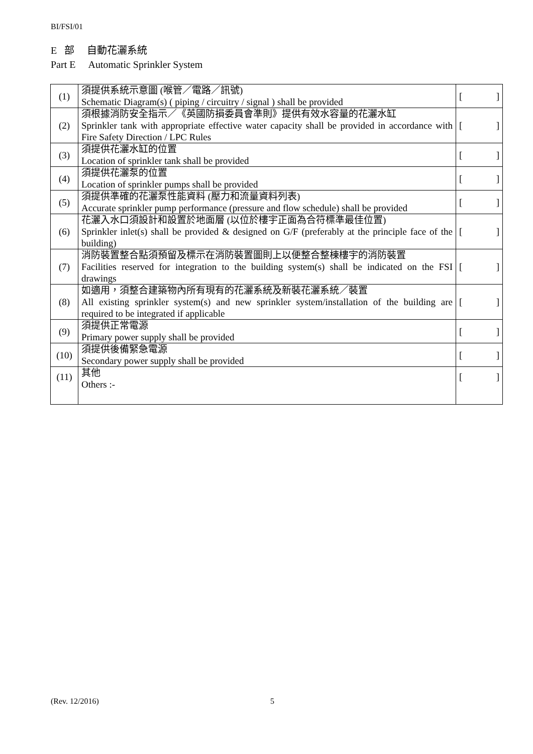BI/FSI/01
E 部 自動花灑系統
Part E Automatic Sprinkler System
| (1) | 須提供系統示意圖 (喉管／電路／訊號) Schematic Diagram(s) ( piping / circuitry / signal ) shall be provided | [ ] |
| (2) | 須根據消防安全指示／《英國防損委員會準則》提供有效水容量的花灑水缸 Sprinkler tank with appropriate effective water capacity shall be provided in accordance with Fire Safety Direction / LPC Rules | [ ] |
| (3) | 須提供花灑水缸的位置 Location of sprinkler tank shall be provided | [ ] |
| (4) | 須提供花灑泵的位置 Location of sprinkler pumps shall be provided | [ ] |
| (5) | 須提供準確的花灑泵性能資料 (壓力和流量資料列表) Accurate sprinkler pump performance (pressure and flow schedule) shall be provided | [ ] |
| (6) | 花灑入水口須設計和設置於地面層 (以位於樓宇正面為合符標準最佳位置) Sprinkler inlet(s) shall be provided & designed on G/F (preferably at the principle face of the building) | [ ] |
| (7) | 消防裝置整合點須預留及標示在消防裝置圖則上以便整合整棟樓宇的消防裝置 Facilities reserved for integration to the building system(s) shall be indicated on the FSI drawings | [ ] |
| (8) | 如適用，須整合建築物內所有現有的花灑系統及新裝花灑系統／裝置 All existing sprinkler system(s) and new sprinkler system/installation of the building are required to be integrated if applicable | [ ] |
| (9) | 須提供正常電源 Primary power supply shall be provided | [ ] |
| (10) | 須提供後備緊急電源 Secondary power supply shall be provided | [ ] |
| (11) | 其他 Others :- | [ ] |
(Rev. 12/2016) 5